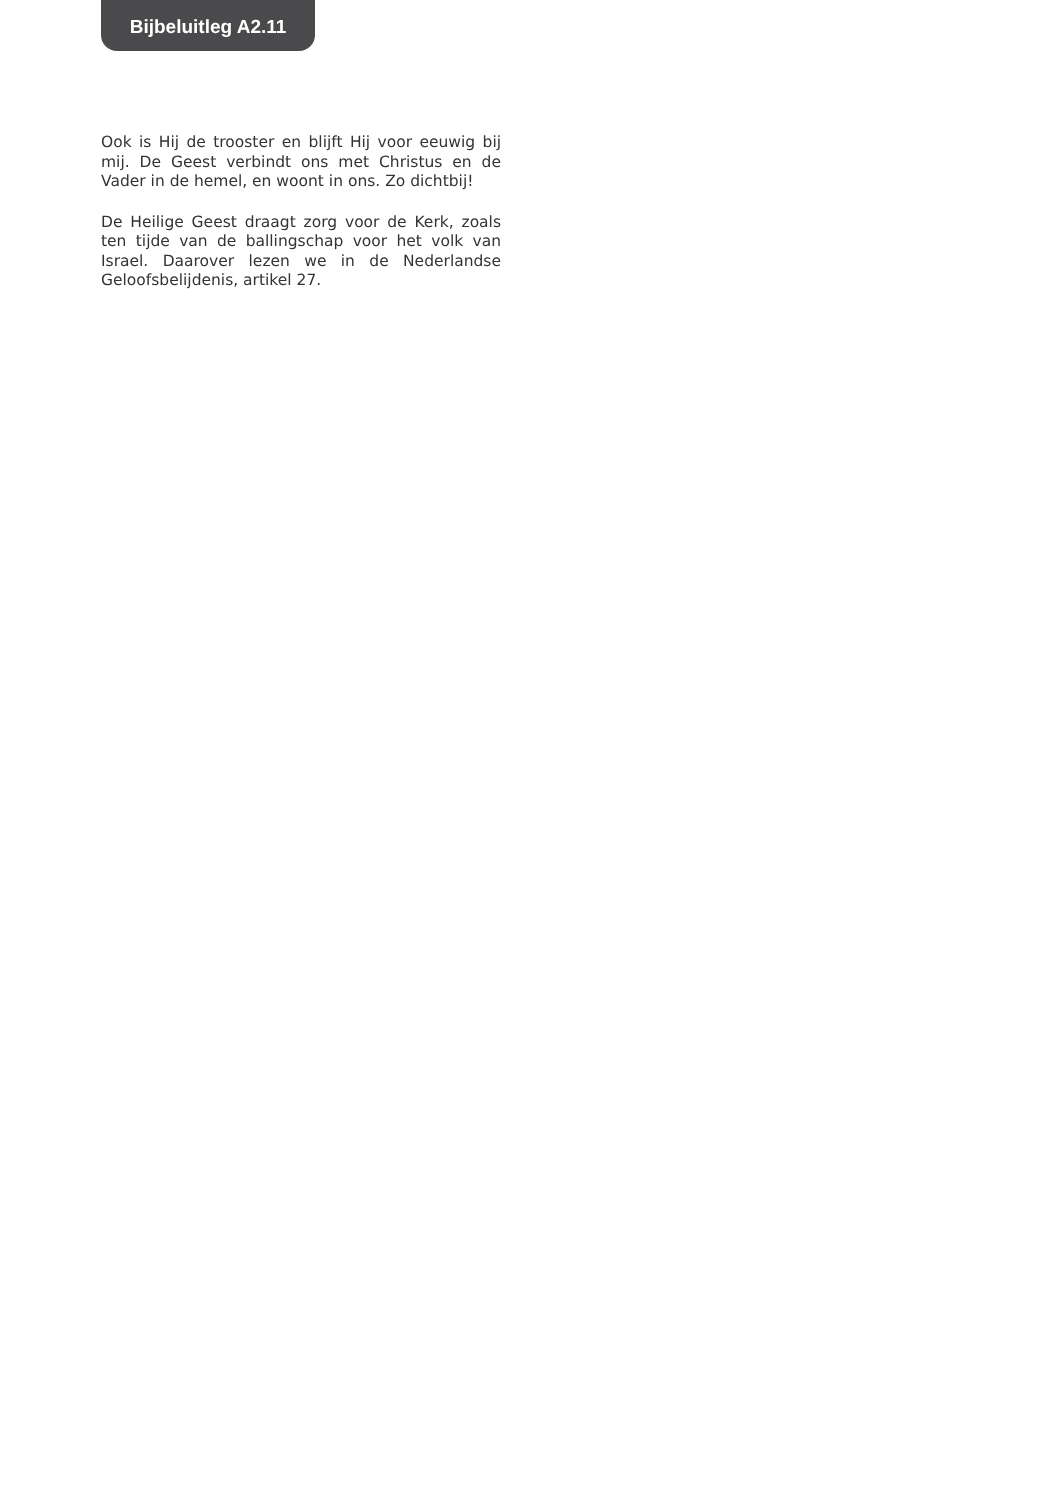Bijbeluitleg A2.11
Ook is Hij de trooster en blijft Hij voor eeuwig bij mij. De Geest verbindt ons met Christus en de Vader in de hemel, en woont in ons. Zo dichtbij!
De Heilige Geest draagt zorg voor de Kerk, zoals ten tijde van de ballingschap voor het volk van Israel. Daarover lezen we in de Nederlandse Geloofsbelijdenis, artikel 27.